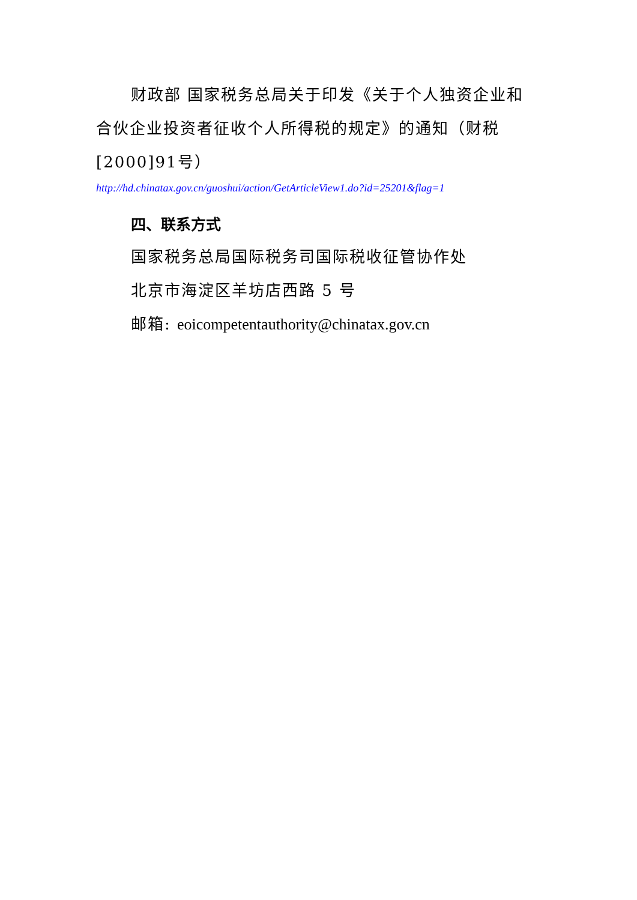财政部 国家税务总局关于印发《关于个人独资企业和合伙企业投资者征收个人所得税的规定》的通知（财税[2000]91号）
http://hd.chinatax.gov.cn/guoshui/action/GetArticleView1.do?id=25201&flag=1
四、联系方式
国家税务总局国际税务司国际税收征管协作处
北京市海淀区羊坊店西路 5 号
邮箱: eoicompetentauthority@chinatax.gov.cn